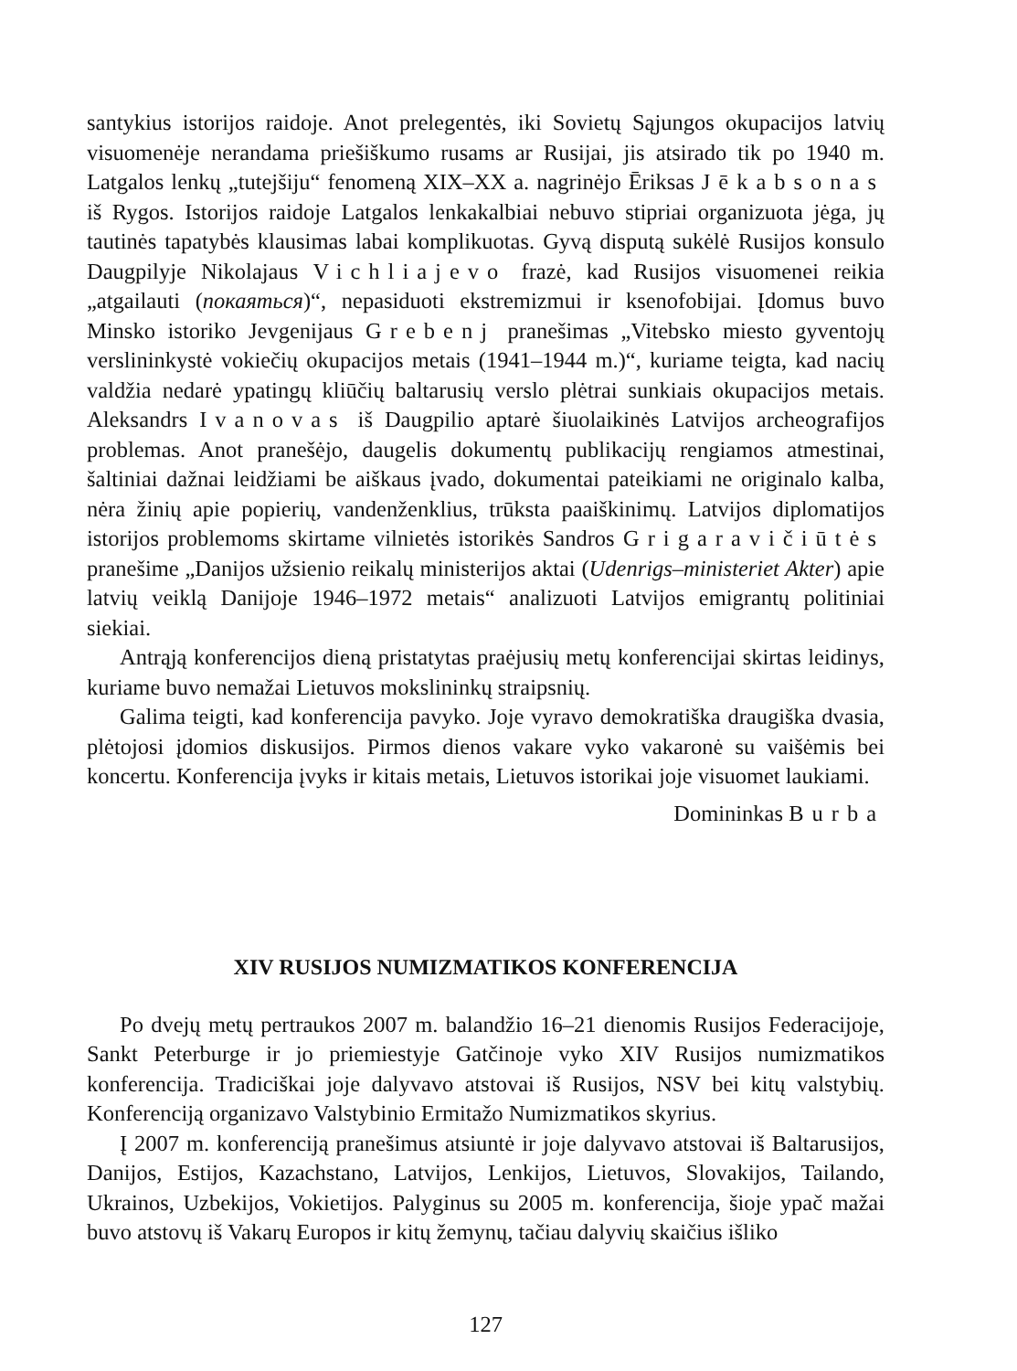santykius istorijos raidoje. Anot prelegentės, iki Sovietų Sąjungos okupacijos latvių visuomenėje nerandama priešiškumo rusams ar Rusijai, jis atsirado tik po 1940 m. Latgalos lenkų „tutejšiju“ fenomeną XIX–XX a. nagrinėjo Ēriksas Jēkabsonas iš Rygos. Istorijos raidoje Latgalos lenkakalbiai nebuvo stipriai organizuota jėga, jų tautinės tapatybės klausimas labai komplikuotas. Gyvą disputą sukėlė Rusijos konsulo Daugpilyje Nikolajaus Vichliajevo frazė, kad Rusijos visuomenei reikia „atgailauti (покаяться)“, nepasiduoti ekstremizmui ir ksenofobijai. Įdomus buvo Minsko istoriko Jevgenijaus Grebenj pranešimas „Vitebsko miesto gyventojų verslininkystė vokiečių okupacijos metais (1941–1944 m.)“, kuriame teigta, kad nacių valdžia nedarė ypatingų kliūčių baltarusių verslo plėtrai sunkiais okupacijos metais. Aleksandrs Ivanovas iš Daugpilio aptarė šiuolaikinės Latvijos archeografijos problemas. Anot pranešėjo, daugelis dokumentų publikacijų rengiamos atmestinai, šaltiniai dažnai leidžiami be aiškaus įvado, dokumentai pateikiami ne originalo kalba, nėra žinių apie popierių, vandenženklius, trūksta paaiškinimų. Latvijos diplomatijos istorijos problemoms skirtame vilnietės istorikės Sandros Grigaravičiūtės pranešime „Danijos užsienio reikalų ministerijos aktai (Udenrigs–ministeriet Akter) apie latvių veiklą Danijoje 1946–1972 metais“ analizuoti Latvijos emigrantų politiniai siekiai.
Antrąją konferencijos dieną pristatytas praėjusių metų konferencijai skirtas leidinys, kuriame buvo nemažai Lietuvos mokslininkų straipsnių.
Galima teigti, kad konferencija pavyko. Joje vyravo demokratiška draugiška dvasia, plėtojosi įdomios diskusijos. Pirmos dienos vakare vyko vakaronė su vaišėmis bei koncertu. Konferencija įvyks ir kitais metais, Lietuvos istorikai joje visuomet laukiami.
Domininkas Burba
XIV RUSIJOS NUMIZMATIKOS KONFERENCIJA
Po dvejų metų pertraukos 2007 m. balandžio 16–21 dienomis Rusijos Federacijoje, Sankt Peterburge ir jo priemiestyje Gatčinoje vyko XIV Rusijos numizmatikos konferencija. Tradiciškai joje dalyvavo atstovai iš Rusijos, NSV bei kitų valstybių. Konferenciją organizavo Valstybinio Ermitažo Numizmatikos skyrius.
Į 2007 m. konferenciją pranešimus atsiuntė ir joje dalyvavo atstovai iš Baltarusijos, Danijos, Estijos, Kazachstano, Latvijos, Lenkijos, Lietuvos, Slovakijos, Tailando, Ukrainos, Uzbekijos, Vokietijos. Palyginus su 2005 m. konferencija, šioje ypač mažai buvo atstovų iš Vakarų Europos ir kitų žemynų, tačiau dalyvių skaičius išliko
127